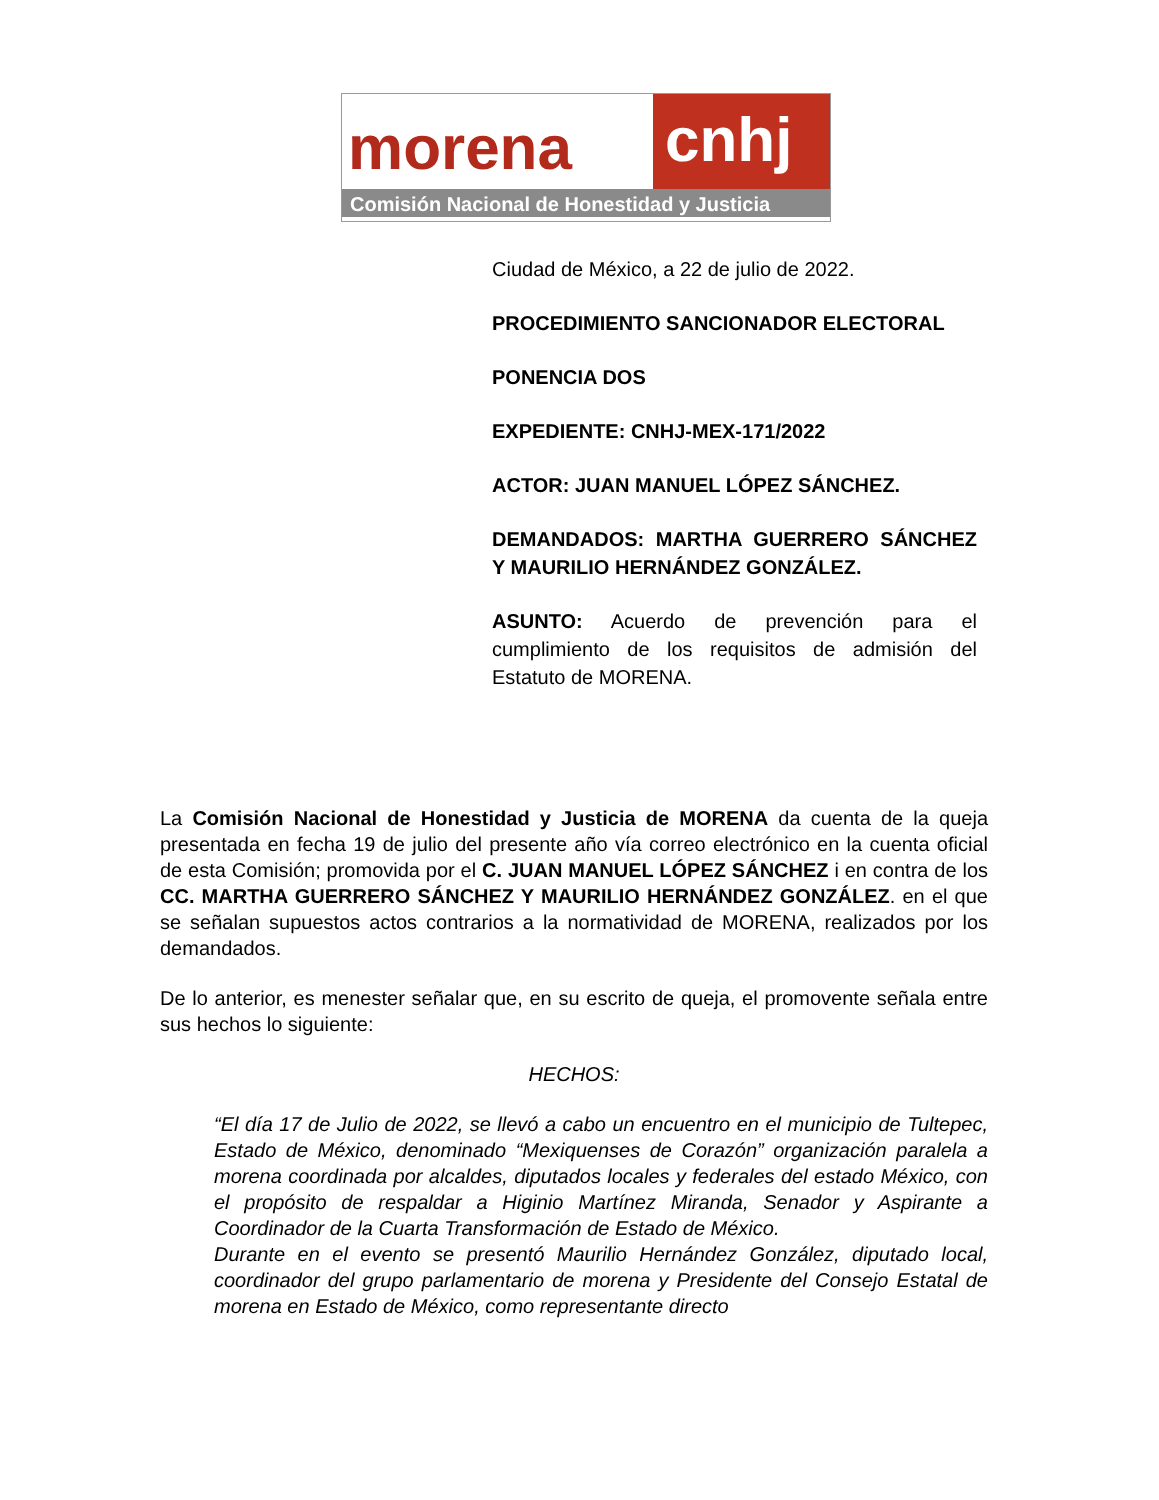morena
cnhj
Comisión Nacional de Honestidad y Justicia
Ciudad de México, a 22 de julio de 2022.
PROCEDIMIENTO SANCIONADOR ELECTORAL
PONENCIA DOS
EXPEDIENTE: CNHJ-MEX-171/2022
ACTOR: JUAN MANUEL LÓPEZ SÁNCHEZ.
DEMANDADOS: MARTHA GUERRERO SÁNCHEZ Y MAURILIO HERNÁNDEZ GONZÁLEZ.
ASUNTO: Acuerdo de prevención para el cumplimiento de los requisitos de admisión del Estatuto de MORENA.
La Comisión Nacional de Honestidad y Justicia de MORENA da cuenta de la queja presentada en fecha 19 de julio del presente año vía correo electrónico en la cuenta oficial de esta Comisión; promovida por el C. JUAN MANUEL LÓPEZ SÁNCHEZ i en contra de los CC. MARTHA GUERRERO SÁNCHEZ Y MAURILIO HERNÁNDEZ GONZÁLEZ. en el que se señalan supuestos actos contrarios a la normatividad de MORENA, realizados por los demandados.
De lo anterior, es menester señalar que, en su escrito de queja, el promovente señala entre sus hechos lo siguiente:
HECHOS:
“El día 17 de Julio de 2022, se llevó a cabo un encuentro en el municipio de Tultepec, Estado de México, denominado “Mexiquenses de Corazón” organización paralela a morena coordinada por alcaldes, diputados locales y federales del estado México, con el propósito de respaldar a Higinio Martínez Miranda, Senador y Aspirante a Coordinador de la Cuarta Transformación de Estado de México.
Durante en el evento se presentó Maurilio Hernández González, diputado local, coordinador del grupo parlamentario de morena y Presidente del Consejo Estatal de morena en Estado de México, como representante directo